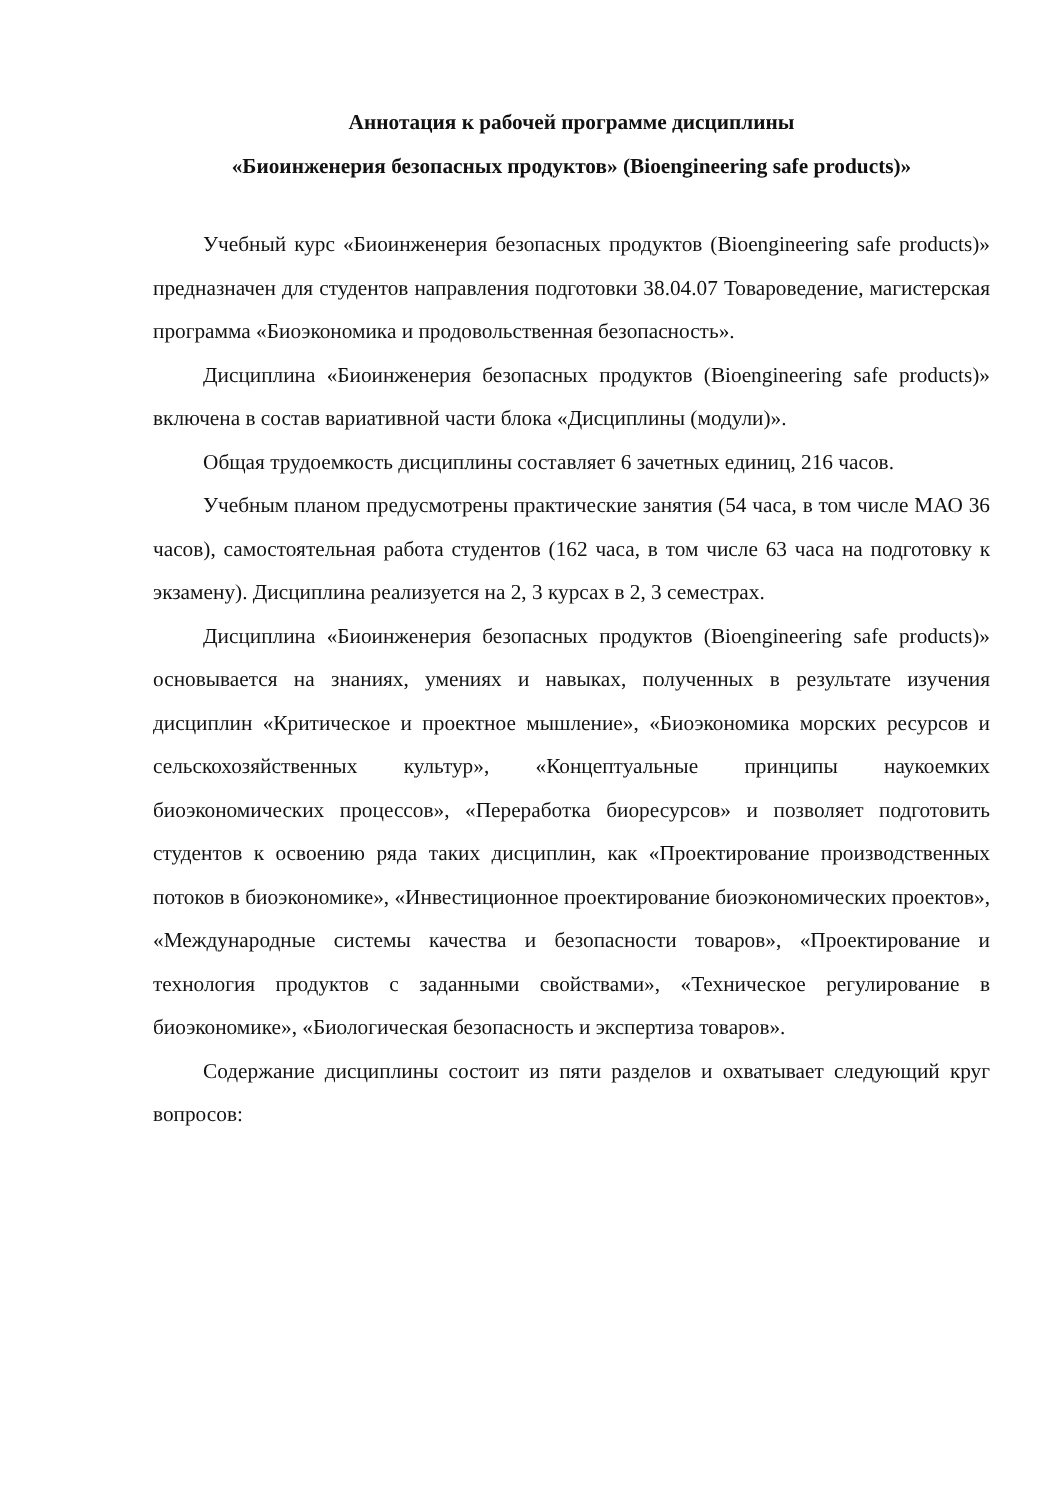Аннотация к рабочей программе дисциплины
«Биоинженерия безопасных продуктов» (Bioengineering safe products)»
Учебный курс «Биоинженерия безопасных продуктов (Bioengineering safe products)» предназначен для студентов направления подготовки 38.04.07 Товароведение, магистерская программа «Биоэкономика и продовольственная безопасность».
Дисциплина «Биоинженерия безопасных продуктов (Bioengineering safe products)» включена в состав вариативной части блока «Дисциплины (модули)».
Общая трудоемкость дисциплины составляет 6 зачетных единиц, 216 часов.
Учебным планом предусмотрены практические занятия (54 часа, в том числе МАО 36 часов), самостоятельная работа студентов (162 часа, в том числе 63 часа на подготовку к экзамену). Дисциплина реализуется на 2, 3 курсах в 2, 3 семестрах.
Дисциплина «Биоинженерия безопасных продуктов (Bioengineering safe products)» основывается на знаниях, умениях и навыках, полученных в результате изучения дисциплин «Критическое и проектное мышление», «Биоэкономика морских ресурсов и сельскохозяйственных культур», «Концептуальные принципы наукоемких биоэкономических процессов», «Переработка биоресурсов» и позволяет подготовить студентов к освоению ряда таких дисциплин, как «Проектирование производственных потоков в биоэкономике», «Инвестиционное проектирование биоэкономических проектов», «Международные системы качества и безопасности товаров», «Проектирование и технология продуктов с заданными свойствами», «Техническое регулирование в биоэкономике», «Биологическая безопасность и экспертиза товаров».
Содержание дисциплины состоит из пяти разделов и охватывает следующий круг вопросов: